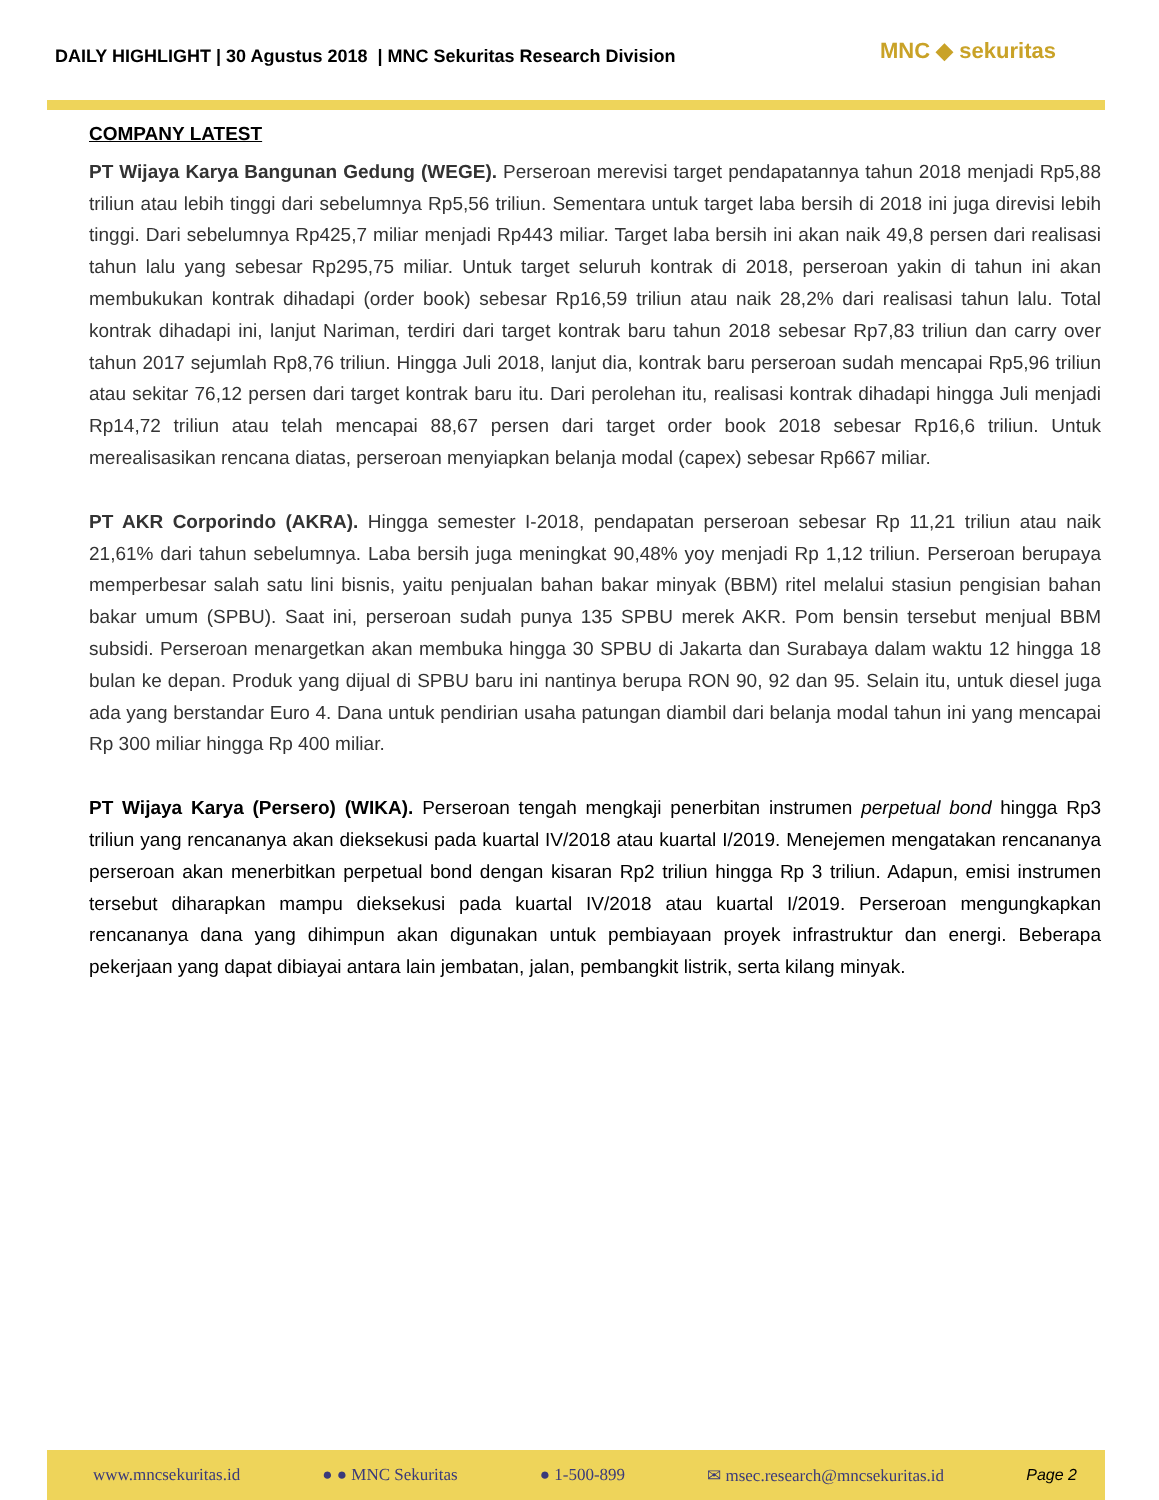DAILY HIGHLIGHT | 30 Agustus 2018 | MNC Sekuritas Research Division
MNC ◆ sekuritas
COMPANY LATEST
PT Wijaya Karya Bangunan Gedung (WEGE). Perseroan merevisi target pendapatannya tahun 2018 menjadi Rp5,88 triliun atau lebih tinggi dari sebelumnya Rp5,56 triliun. Sementara untuk target laba bersih di 2018 ini juga direvisi lebih tinggi. Dari sebelumnya Rp425,7 miliar menjadi Rp443 miliar. Target laba bersih ini akan naik 49,8 persen dari realisasi tahun lalu yang sebesar Rp295,75 miliar. Untuk target seluruh kontrak di 2018, perseroan yakin di tahun ini akan membukukan kontrak dihadapi (order book) sebesar Rp16,59 triliun atau naik 28,2% dari realisasi tahun lalu. Total kontrak dihadapi ini, lanjut Nariman, terdiri dari target kontrak baru tahun 2018 sebesar Rp7,83 triliun dan carry over tahun 2017 sejumlah Rp8,76 triliun. Hingga Juli 2018, lanjut dia, kontrak baru perseroan sudah mencapai Rp5,96 triliun atau sekitar 76,12 persen dari target kontrak baru itu. Dari perolehan itu, realisasi kontrak dihadapi hingga Juli menjadi Rp14,72 triliun atau telah mencapai 88,67 persen dari target order book 2018 sebesar Rp16,6 triliun. Untuk merealisasikan rencana diatas, perseroan menyiapkan belanja modal (capex) sebesar Rp667 miliar.
PT AKR Corporindo (AKRA). Hingga semester I-2018, pendapatan perseroan sebesar Rp 11,21 triliun atau naik 21,61% dari tahun sebelumnya. Laba bersih juga meningkat 90,48% yoy menjadi Rp 1,12 triliun. Perseroan berupaya memperbesar salah satu lini bisnis, yaitu penjualan bahan bakar minyak (BBM) ritel melalui stasiun pengisian bahan bakar umum (SPBU). Saat ini, perseroan sudah punya 135 SPBU merek AKR. Pom bensin tersebut menjual BBM subsidi. Perseroan menargetkan akan membuka hingga 30 SPBU di Jakarta dan Surabaya dalam waktu 12 hingga 18 bulan ke depan. Produk yang dijual di SPBU baru ini nantinya berupa RON 90, 92 dan 95. Selain itu, untuk diesel juga ada yang berstandar Euro 4. Dana untuk pendirian usaha patungan diambil dari belanja modal tahun ini yang mencapai Rp 300 miliar hingga Rp 400 miliar.
PT Wijaya Karya (Persero) (WIKA). Perseroan tengah mengkaji penerbitan instrumen perpetual bond hingga Rp3 triliun yang rencananya akan dieksekusi pada kuartal IV/2018 atau kuartal I/2019. Menejemen mengatakan rencananya perseroan akan menerbitkan perpetual bond dengan kisaran Rp2 triliun hingga Rp 3 triliun. Adapun, emisi instrumen tersebut diharapkan mampu dieksekusi pada kuartal IV/2018 atau kuartal I/2019. Perseroan mengungkapkan rencananya dana yang dihimpun akan digunakan untuk pembiayaan proyek infrastruktur dan energi. Beberapa pekerjaan yang dapat dibiayai antara lain jembatan, jalan, pembangkit listrik, serta kilang minyak.
www.mncsekuritas.id ● ● MNC Sekuritas ● 1-500-899 ✉ msec.research@mncsekuritas.id Page 2